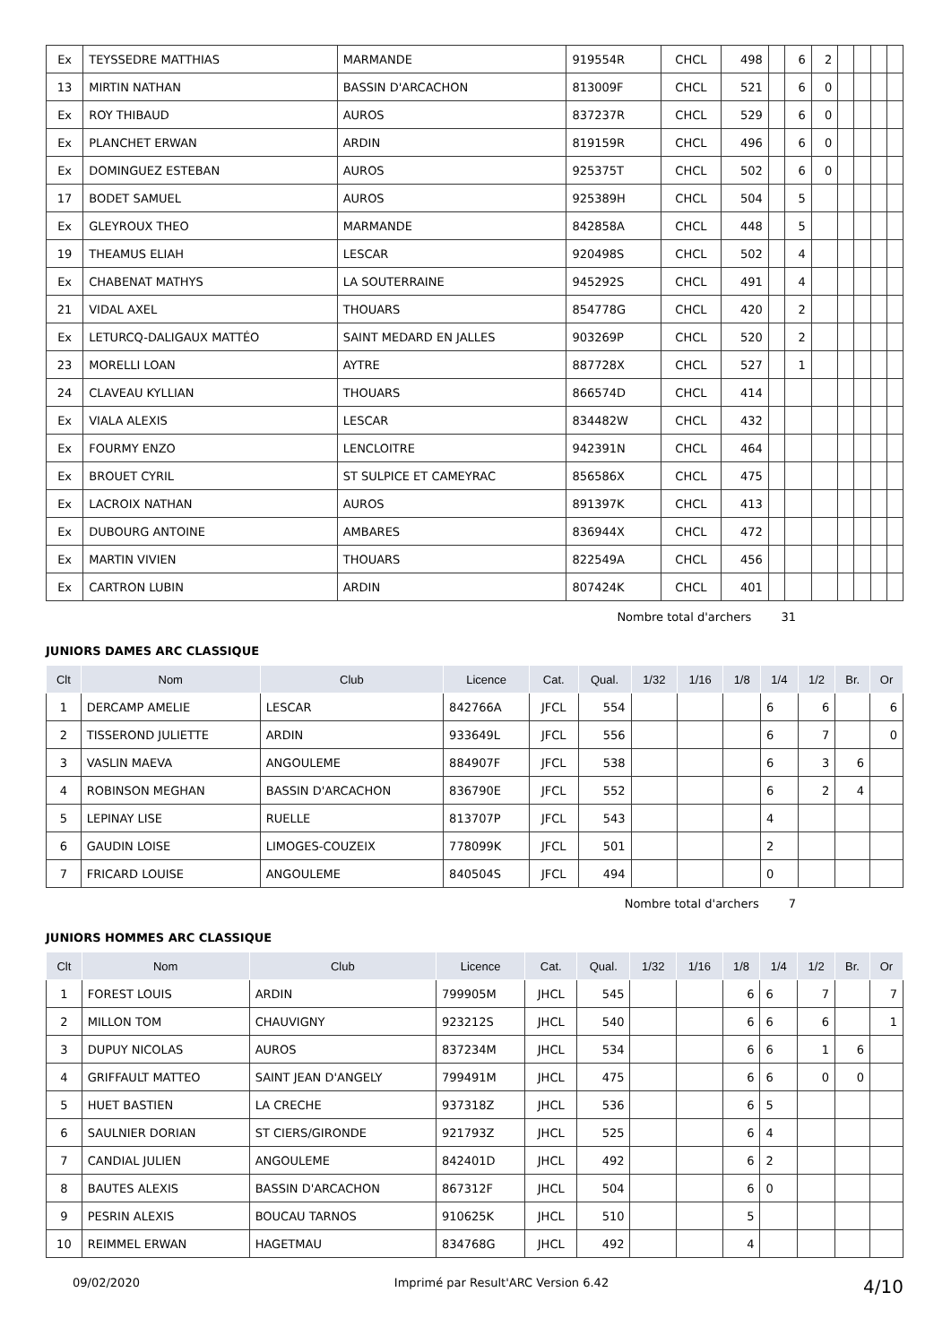| Ex | TEYSSEDRE MATTHIAS | MARMANDE | 919554R | CHCL | 498 | | 6 | 2 | | | | |
| 13 | MIRTIN NATHAN | BASSIN D'ARCACHON | 813009F | CHCL | 521 | | 6 | 0 | | | | |
| Ex | ROY THIBAUD | AUROS | 837237R | CHCL | 529 | | 6 | 0 | | | | |
| Ex | PLANCHET ERWAN | ARDIN | 819159R | CHCL | 496 | | 6 | 0 | | | | |
| Ex | DOMINGUEZ ESTEBAN | AUROS | 925375T | CHCL | 502 | | 6 | 0 | | | | |
| 17 | BODET SAMUEL | AUROS | 925389H | CHCL | 504 | | 5 | | | | | |
| Ex | GLEYROUX THEO | MARMANDE | 842858A | CHCL | 448 | | 5 | | | | | |
| 19 | THEAMUS ELIAH | LESCAR | 920498S | CHCL | 502 | | 4 | | | | | |
| Ex | CHABENAT MATHYS | LA SOUTERRAINE | 945292S | CHCL | 491 | | 4 | | | | | |
| 21 | VIDAL AXEL | THOUARS | 854778G | CHCL | 420 | | 2 | | | | | |
| Ex | LETURCQ-DALIGAUX MATTÉO | SAINT MEDARD EN JALLES | 903269P | CHCL | 520 | | 2 | | | | | |
| 23 | MORELLI LOAN | AYTRE | 887728X | CHCL | 527 | | 1 | | | | | |
| 24 | CLAVEAU KYLLIAN | THOUARS | 866574D | CHCL | 414 | | | | | | | |
| Ex | VIALA ALEXIS | LESCAR | 834482W | CHCL | 432 | | | | | | | |
| Ex | FOURMY ENZO | LENCLOITRE | 942391N | CHCL | 464 | | | | | | | |
| Ex | BROUET CYRIL | ST SULPICE ET CAMEYRAC | 856586X | CHCL | 475 | | | | | | | |
| Ex | LACROIX NATHAN | AUROS | 891397K | CHCL | 413 | | | | | | | |
| Ex | DUBOURG ANTOINE | AMBARES | 836944X | CHCL | 472 | | | | | | | |
| Ex | MARTIN VIVIEN | THOUARS | 822549A | CHCL | 456 | | | | | | | |
| Ex | CARTRON LUBIN | ARDIN | 807424K | CHCL | 401 | | | | | | | |
Nombre total d'archers 31
JUNIORS DAMES ARC CLASSIQUE
| Clt | Nom | Club | Licence | Cat. | Qual. | 1/32 | 1/16 | 1/8 | 1/4 | 1/2 | Br. | Or |
| --- | --- | --- | --- | --- | --- | --- | --- | --- | --- | --- | --- | --- |
| 1 | DERCAMP AMELIE | LESCAR | 842766A | JFCL | 554 | | | | 6 | 6 | | 6 |
| 2 | TISSEROND JULIETTE | ARDIN | 933649L | JFCL | 556 | | | | 6 | 7 | | 0 |
| 3 | VASLIN MAEVA | ANGOULEME | 884907F | JFCL | 538 | | | | 6 | 3 | 6 | |
| 4 | ROBINSON MEGHAN | BASSIN D'ARCACHON | 836790E | JFCL | 552 | | | | 6 | 2 | 4 | |
| 5 | LEPINAY LISE | RUELLE | 813707P | JFCL | 543 | | | | 4 | | | |
| 6 | GAUDIN LOISE | LIMOGES-COUZEIX | 778099K | JFCL | 501 | | | | 2 | | | |
| 7 | FRICARD LOUISE | ANGOULEME | 840504S | JFCL | 494 | | | | 0 | | | |
Nombre total d'archers 7
JUNIORS HOMMES ARC CLASSIQUE
| Clt | Nom | Club | Licence | Cat. | Qual. | 1/32 | 1/16 | 1/8 | 1/4 | 1/2 | Br. | Or |
| --- | --- | --- | --- | --- | --- | --- | --- | --- | --- | --- | --- | --- |
| 1 | FOREST LOUIS | ARDIN | 799905M | JHCL | 545 | | | 6 | 6 | 7 | | 7 |
| 2 | MILLON TOM | CHAUVIGNY | 923212S | JHCL | 540 | | | 6 | 6 | 6 | | 1 |
| 3 | DUPUY NICOLAS | AUROS | 837234M | JHCL | 534 | | | 6 | 6 | 1 | 6 | |
| 4 | GRIFFAULT MATTEO | SAINT JEAN D'ANGELY | 799491M | JHCL | 475 | | | 6 | 6 | 0 | 0 | |
| 5 | HUET BASTIEN | LA CRECHE | 937318Z | JHCL | 536 | | | 6 | 5 | | | |
| 6 | SAULNIER DORIAN | ST CIERS/GIRONDE | 921793Z | JHCL | 525 | | | 6 | 4 | | | |
| 7 | CANDIAL JULIEN | ANGOULEME | 842401D | JHCL | 492 | | | 6 | 2 | | | |
| 8 | BAUTES ALEXIS | BASSIN D'ARCACHON | 867312F | JHCL | 504 | | | 6 | 0 | | | |
| 9 | PESRIN ALEXIS | BOUCAU TARNOS | 910625K | JHCL | 510 | | | 5 | | | | |
| 10 | REIMMEL ERWAN | HAGETMAU | 834768G | JHCL | 492 | | | 4 | | | | |
09/02/2020 Imprimé par Result'ARC Version 6.42 4/10